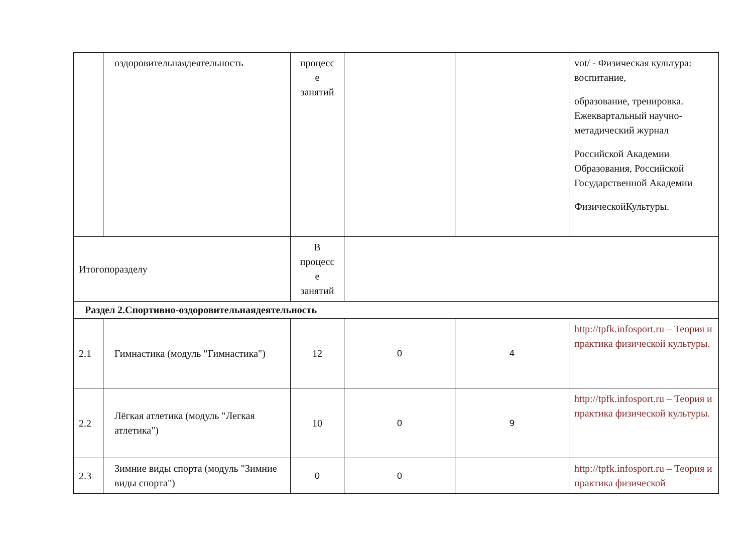| | оздоровительнаядеятельность | процесс е занятий | | | vot/ - Физическая культура: воспитание, образование, тренировка. Ежеквартальный научно-метадический журнал Российской Академии Образования, Российской Государственной Академии ФизическойКультуры. |
| Итогопоразделу | | В процесс е занятий | | | |
| Раздел 2.Спортивно-оздоровительнаядеятельность | | | | | |
| 2.1 | Гимнастика (модуль "Гимнастика") | 12 | 0 | 4 | http://tpfk.infosport.ru – Теория и практика физической культуры. |
| 2.2 | Лёгкая атлетика (модуль "Легкая атлетика") | 10 | 0 | 9 | http://tpfk.infosport.ru – Теория и практика физической культуры. |
| 2.3 | Зимние виды спорта (модуль "Зимние виды спорта") | 0 | 0 | | http://tpfk.infosport.ru – Теория и практика физической |